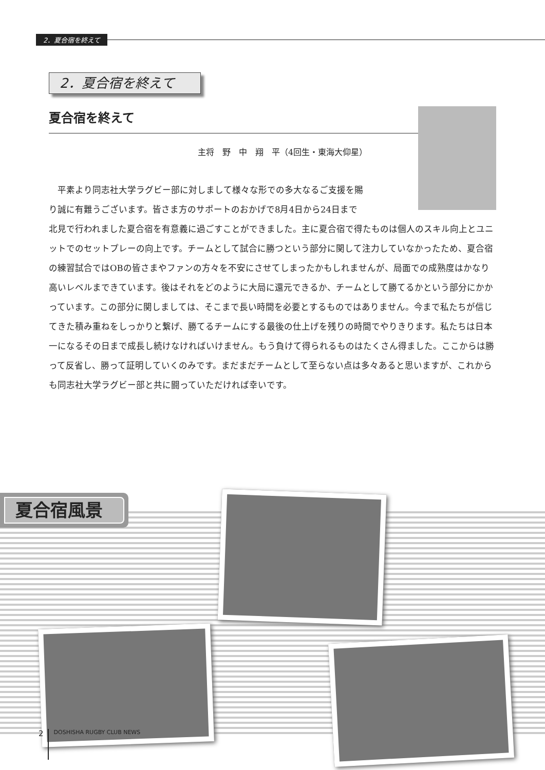2．夏合宿を終えて
2．夏合宿を終えて
夏合宿を終えて
主将　野　中　翔　平（4回生・東海大仰星）
平素より同志社大学ラグビー部に対しまして様々な形での多大なるご支援を賜
り誠に有難うございます。皆さま方のサポートのおかげで8月4日から24日まで
北見で行われました夏合宿を有意義に過ごすことができました。主に夏合宿で得たものは個人のスキル向上とユニットでのセットプレーの向上です。チームとして試合に勝つという部分に関して注力していなかったため、夏合宿の練習試合ではOBの皆さまやファンの方々を不安にさせてしまったかもしれませんが、局面での成熟度はかなり高いレベルまできています。後はそれをどのように大局に還元できるか、チームとして勝てるかという部分にかかっています。この部分に関しましては、そこまで長い時間を必要とするものではありません。今まで私たちが信じてきた積み重ねをしっかりと繋げ、勝てるチームにする最後の仕上げを残りの時間でやりきります。私たちは日本一になるその日まで成長し続けなければいけません。もう負けて得られるものはたくさん得ました。ここからは勝って反省し、勝って証明していくのみです。まだまだチームとして至らない点は多々あると思いますが、これからも同志社大学ラグビー部と共に闘っていただければ幸いです。
夏合宿風景
2 DOSHISHA RUGBY CLUB NEWS